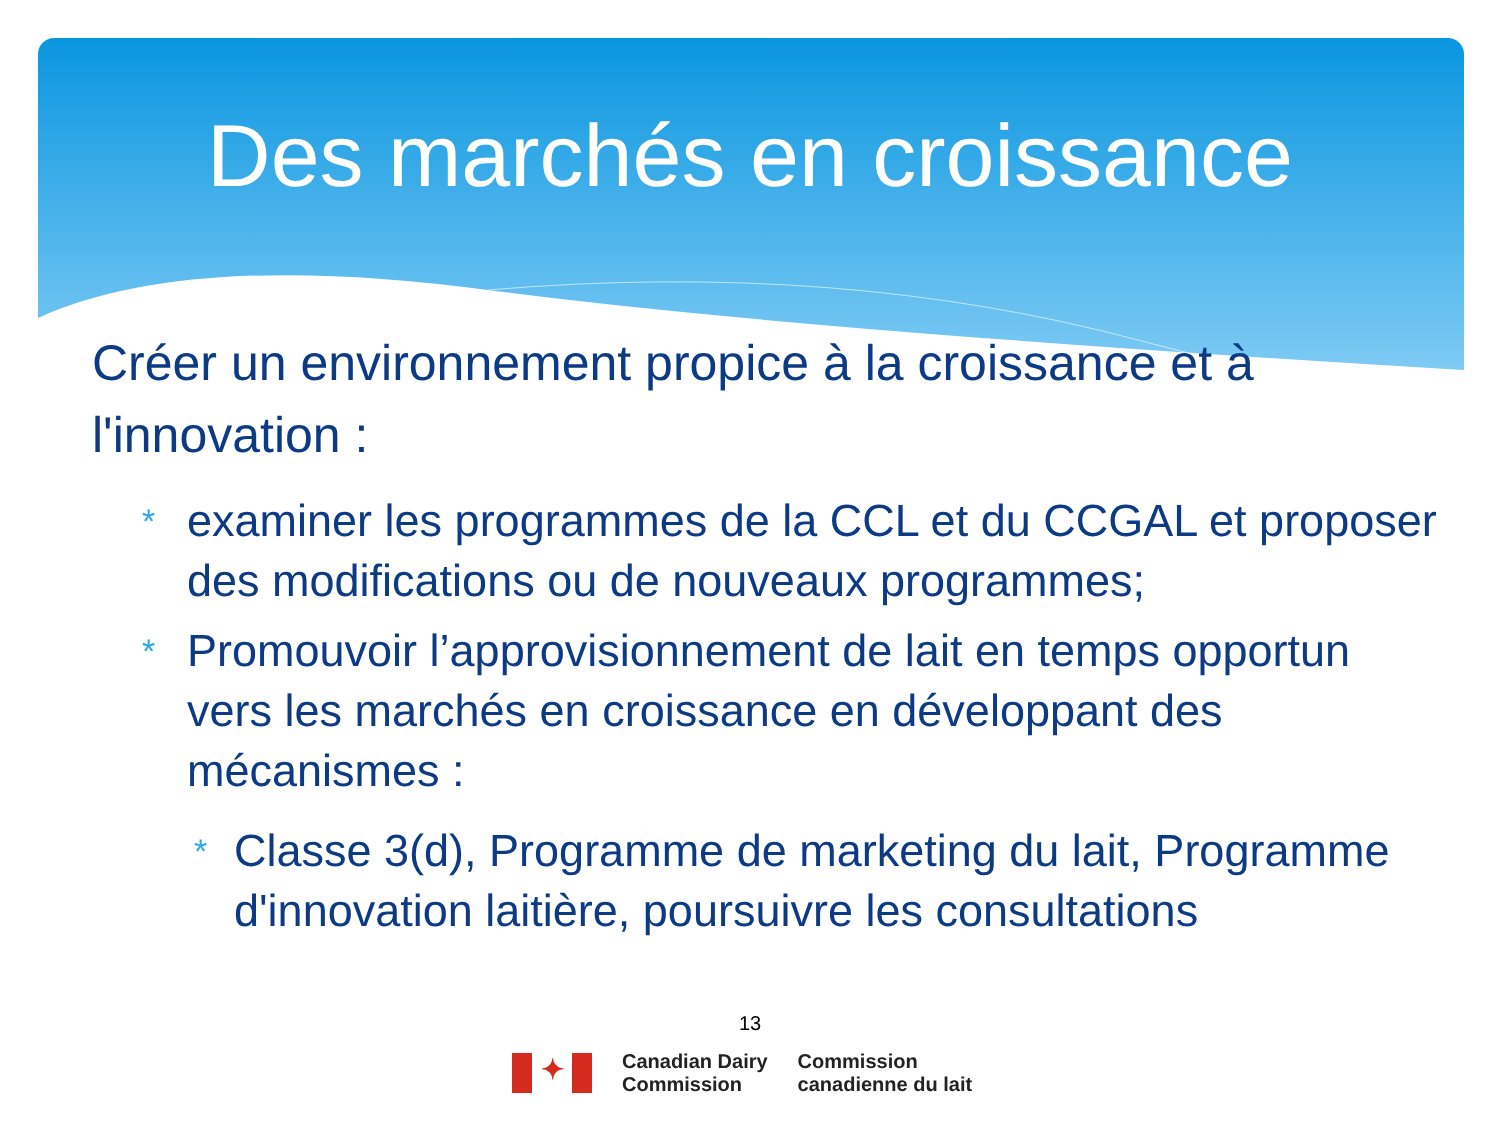Des marchés en croissance
Créer un environnement propice à la croissance et à l'innovation :
* examiner les programmes de la CCL et du CCGAL et proposer des modifications ou de nouveaux programmes;
* Promouvoir l’approvisionnement de lait en temps opportun vers les marchés en croissance en développant des mécanismes :
* Classe 3(d), Programme de marketing du lait, Programme d'innovation laitière, poursuivre les consultations
13
✦
Canadian Dairy
Commission
Commission
canadienne du lait